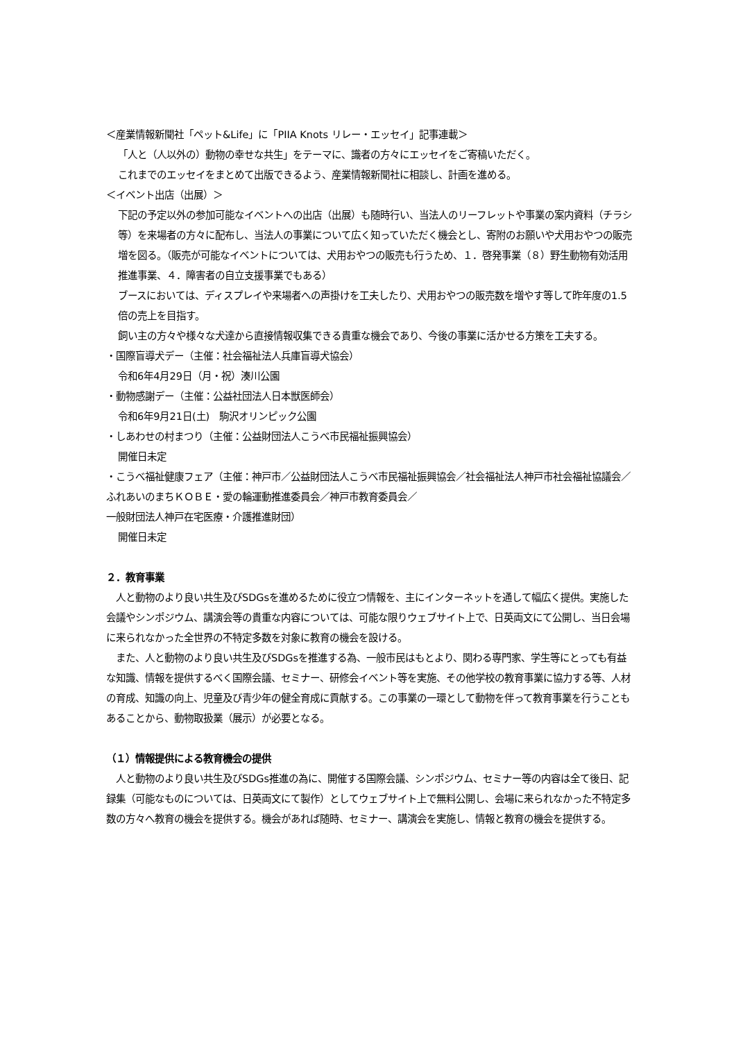＜産業情報新聞社「ペット&Life」に「PIIA Knots リレー・エッセイ」記事連載＞
「人と（人以外の）動物の幸せな共生」をテーマに、識者の方々にエッセイをご寄稿いただく。
これまでのエッセイをまとめて出版できるよう、産業情報新聞社に相談し、計画を進める。
＜イベント出店（出展）＞
下記の予定以外の参加可能なイベントへの出店（出展）も随時行い、当法人のリーフレットや事業の案内資料（チラシ等）を来場者の方々に配布し、当法人の事業について広く知っていただく機会とし、寄附のお願いや犬用おやつの販売増を図る。（販売が可能なイベントについては、犬用おやつの販売も行うため、１．啓発事業（８）野生動物有効活用推進事業、４．障害者の自立支援事業でもある）
ブースにおいては、ディスプレイや来場者への声掛けを工夫したり、犬用おやつの販売数を増やす等して昨年度の1.5倍の売上を目指す。
飼い主の方々や様々な犬達から直接情報収集できる貴重な機会であり、今後の事業に活かせる方策を工夫する。
・国際盲導犬デー（主催：社会福祉法人兵庫盲導犬協会）
令和6年4月29日（月・祝）湊川公園
・動物感謝デー（主催：公益社団法人日本獣医師会）
令和6年9月21日(土)　駒沢オリンピック公園
・しあわせの村まつり（主催：公益財団法人こうべ市民福祉振興協会）
開催日未定
・こうべ福祉健康フェア（主催：神戸市／公益財団法人こうべ市民福祉振興協会／社会福祉法人神戸市社会福祉協議会／ふれあいのまちＫＯＢＥ・愛の輪運動推進委員会／神戸市教育委員会／
一般財団法人神戸在宅医療・介護推進財団）
開催日未定
２．教育事業
　人と動物のより良い共生及びSDGsを進めるために役立つ情報を、主にインターネットを通して幅広く提供。実施した会議やシンポジウム、講演会等の貴重な内容については、可能な限りウェブサイト上で、日英両文にて公開し、当日会場に来られなかった全世界の不特定多数を対象に教育の機会を設ける。
　また、人と動物のより良い共生及びSDGsを推進する為、一般市民はもとより、関わる専門家、学生等にとっても有益な知識、情報を提供するべく国際会議、セミナー、研修会イベント等を実施、その他学校の教育事業に協力する等、人材の育成、知識の向上、児童及び青少年の健全育成に貢献する。この事業の一環として動物を伴って教育事業を行うこともあることから、動物取扱業（展示）が必要となる。
（１）情報提供による教育機会の提供
　人と動物のより良い共生及びSDGs推進の為に、開催する国際会議、シンポジウム、セミナー等の内容は全て後日、記録集（可能なものについては、日英両文にて製作）としてウェブサイト上で無料公開し、会場に来られなかった不特定多数の方々へ教育の機会を提供する。機会があれば随時、セミナー、講演会を実施し、情報と教育の機会を提供する。